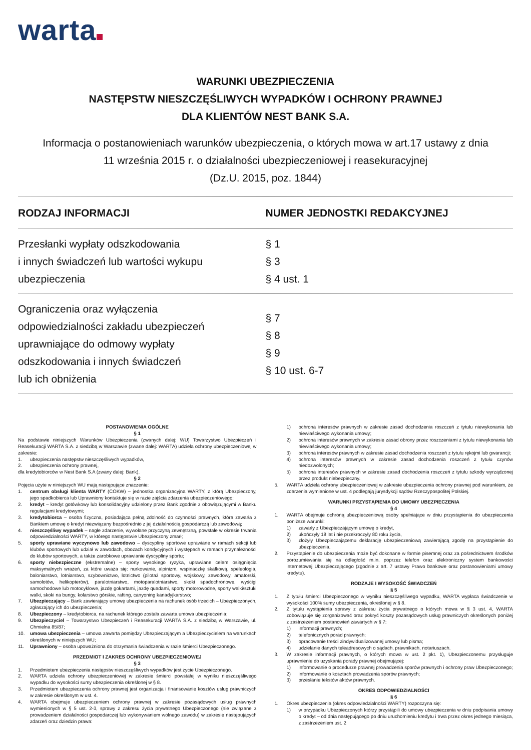warta
WARUNKI UBEZPIECZENIA
NASTĘPSTW NIESZCZĘŚLIWYCH WYPADKÓW I OCHRONY PRAWNEJ
DLA KLIENTÓW NEST BANK S.A.
Informacja o postanowieniach warunków ubezpieczenia, o których mowa w art.17 ustawy z dnia
11 września 2015 r. o działalności ubezpieczeniowej i reasekuracyjnej
(Dz.U. 2015, poz. 1844)
| RODZAJ INFORMACJI | NUMER JEDNOSTKI REDAKCYJNEJ |
| --- | --- |
| Przesłanki wypłaty odszkodowania i innych świadczeń lub wartości wykupu ubezpieczenia | § 1 § 3 § 4 ust. 1 |
| Ograniczenia oraz wyłączenia odpowiedzialności zakładu ubezpieczeń uprawniające do odmowy wypłaty odszkodowania i innych świadczeń lub ich obniżenia | § 7 § 8 § 9 § 10 ust. 6-7 |
POSTANOWIENIA OGÓLNE
§ 1
Na podstawie niniejszych Warunków Ubezpieczenia (zwanych dalej: WU) Towarzystwo Ubezpieczeń i Reasekuracji WARTA S.A. z siedzibą w Warszawie (zwane dalej: WARTA) udziela ochrony ubezpieczeniowej w zakresie:
1. ubezpieczenia następstw nieszczęśliwych wypadków,
2. ubezpieczenia ochrony prawnej,
dla kredytobiorców w Nest Bank S.A (zwany dalej: Bank).
§ 2
Pojęcia użyte w niniejszych WU mają następujące znaczenie:
1. centrum obsługi klienta WARTY (COKW) – jednostka organizacyjna WARTY, z którą Ubezpieczony, jego spadkobierca lub Uprawniony kontaktuje się w razie zajścia zdarzenia ubezpieczeniowego;
2. kredyt – kredyt gotówkowy lub konsolidacyjny udzielony przez Bank zgodnie z obowiązującymi w Banku regulacjami kredytowymi;
3. kredytobiorca – osoba fizyczna, posiadająca pełną zdolność do czynności prawnych, która zawarła z Bankiem umowę o kredyt niezwiązany bezpośrednio z jej działalnością gospodarczą lub zawodową;
4. nieszczęśliwy wypadek – nagłe zdarzenie, wywołane przyczyną zewnętrzną, powstałe w okresie trwania odpowiedzialności WARTY, w którego następstwie Ubezpieczony zmarł;
5. sporty uprawiane wyczynowo lub zawodowo – dyscypliny sportowe uprawiane w ramach sekcji lub klubów sportowych lub udział w zawodach, obozach kondycyjnych i występach w ramach przynależności do klubów sportowych, a także zarobkowe uprawianie dyscypliny sportu;
6. sporty niebezpieczne (ekstremalne) – sporty wysokiego ryzyka, uprawiane celem osiągnięcia maksymalnych wrażeń, za które uważa się: nurkowanie, alpinizm, wspinaczkę skałkową, speleologia, baloniarstwo, lotniarstwo, szybownictwo, lotnictwo (pilotaż sportowy, wojskowy, zawodowy, amatorski, samolotów, helikopterów), paralotniarstwo, motoparalotniarstwo, skoki spadochronowe, wyścigi samochodowe lub motocyklowe, jazdę gokartami, jazdę quadami, sporty motorowodne, sporty walki/sztuki walki, skoki na bungy, kolarstwo górskie, rafting, canyoning kanadyjkarstwo;
7. Ubezpieczający – Bank zawierający umowę ubezpieczenia na rachunek osób trzecich – Ubezpieczonych, zgłaszający ich do ubezpieczenia;
8. Ubezpieczony – kredytobiorca, na rachunek którego została zawarta umowa ubezpieczenia;
9. Ubezpieczyciel – Towarzystwo Ubezpieczeń i Reasekuracji WARTA S.A. z siedzibą w Warszawie, ul. Chmielna 85/87;
10. umowa ubezpieczenia – umowa zawarta pomiędzy Ubezpieczającym a Ubezpieczycielem na warunkach określonych w niniejszych WU;
11. Uprawniony – osoba upoważniona do otrzymania świadczenia w razie śmierci Ubezpieczonego.
PRZEDMIOT I ZAKRES OCHRONY UBEZPIECZENIOWEJ
§ 3
1. Przedmiotem ubezpieczenia następstw nieszczęśliwych wypadków jest życie Ubezpieczonego.
2. WARTA udziela ochrony ubezpieczeniowej w zakresie śmierci powstałej w wyniku nieszczęśliwego wypadku do wysokości sumy ubezpieczenia określonej w § 8.
3. Przedmiotem ubezpieczenia ochrony prawnej jest organizacja i finansowanie kosztów usług prawniczych w zakresie określonym w ust. 4.
4. WARTA obejmuje ubezpieczeniem ochrony prawnej w zakresie pozasądowych usług prawnych wymienionych w § 5 ust. 2-3, sprawy z zakresu życia prywatnego Ubezpieczonego (nie związane z prowadzeniem działalności gospodarczej lub wykonywaniem wolnego zawodu) w zakresie następujących zdarzeń oraz dziedzin prawa:
1) ochrona interesów prawnych w zakresie zasad dochodzenia roszczeń z tytułu niewykonania lub niewłaściwego wykonania umowy;
2) ochrona interesów prawnych w zakresie zasad obrony przez roszczeniami z tytułu niewykonania lub niewłaściwego wykonania umowy;
3) ochrona interesów prawnych w zakresie zasad dochodzenia roszczeń z tytułu rękojmi lub gwarancji;
4) ochrona interesów prawnych w zakresie zasad dochodzenia roszczeń z tytułu czynów niedozwolonych;
5) ochrona interesów prawnych w zakresie zasad dochodzenia roszczeń z tytułu szkody wyrządzonej przez produkt niebezpieczny.
5. WARTA udziela ochrony ubezpieczeniowej w zakresie ubezpieczenia ochrony prawnej pod warunkiem, że zdarzenia wymienione w ust. 4 podlegają jurysdykcji sądów Rzeczypospolitej Polskiej.
WARUNKI PRZYSTĄPIENIA DO UMOWY UBEZPIECZENIA
§ 4
1. WARTA obejmuje ochroną ubezpieczeniową osoby spełniające w dniu przystąpienia do ubezpieczenia poniższe warunki:
1) zawarły z Ubezpieczającym umowę o kredyt,
2) ukończyły 18 lat i nie przekroczyły 80 roku życia,
3) złożyły Ubezpieczającemu deklarację ubezpieczeniową zawierającą zgodę na przystąpienie do ubezpieczenia.
2. Przystąpienie do ubezpieczenia może być dokonane w formie pisemnej oraz za pośrednictwem środków porozumiewania się na odległość m.in. poprzez telefon oraz elektroniczny system bankowości internetowej Ubezpieczającego (zgodnie z art. 7 ustawy Prawo bankowe oraz postanowieniami umowy kredytu).
RODZAJE I WYSOKOŚĆ ŚWIADCZEŃ
§ 5
1. Z tytułu śmierci Ubezpieczonego w wyniku nieszczęśliwego wypadku, WARTA wypłaca świadczenie w wysokości 100% sumy ubezpieczenia, określonej w § 8.
2. Z tytułu wystąpienia sprawy z zakresu życia prywatnego o których mowa w § 3 ust. 4, WARTA zobowiązuje się zorganizować oraz pokryć koszty pozasądowych usług prawniczych określonych poniżej z zastrzeżeniem postanowień zawartych w § 7:
1) informacji prawnych;
2) telefonicznych porad prawnych;
3) opracowanie treści zindywidualizowanej umowy lub pisma;
4) udzielanie danych teleadresowych o sądach, prawnikach, notariuszach.
3. W zakresie informacji prawnych, o których mowa w ust. 2 pkt. 1), Ubezpieczonemu przysługuje uprawnienie do uzyskania porady prawnej obejmującej:
1) informowanie o procedurze prawnej prowadzenia sporów prawnych i ochrony praw Ubezpieczonego;
2) informowanie o kosztach prowadzenia sporów prawnych;
3) przesłanie tekstów aktów prawnych.
OKRES ODPOWIEDZIALNOŚCI
§ 6
1. Okres ubezpieczenia (okres odpowiedzialności WARTY) rozpoczyna się:
1) w przypadku Ubezpieczonych którzy przystąpili do umowy ubezpieczenia w dniu podpisania umowy o kredyt – od dnia następującego po dniu uruchomieniu kredytu i trwa przez okres jednego miesiąca, z zastrzeżeniem ust. 2